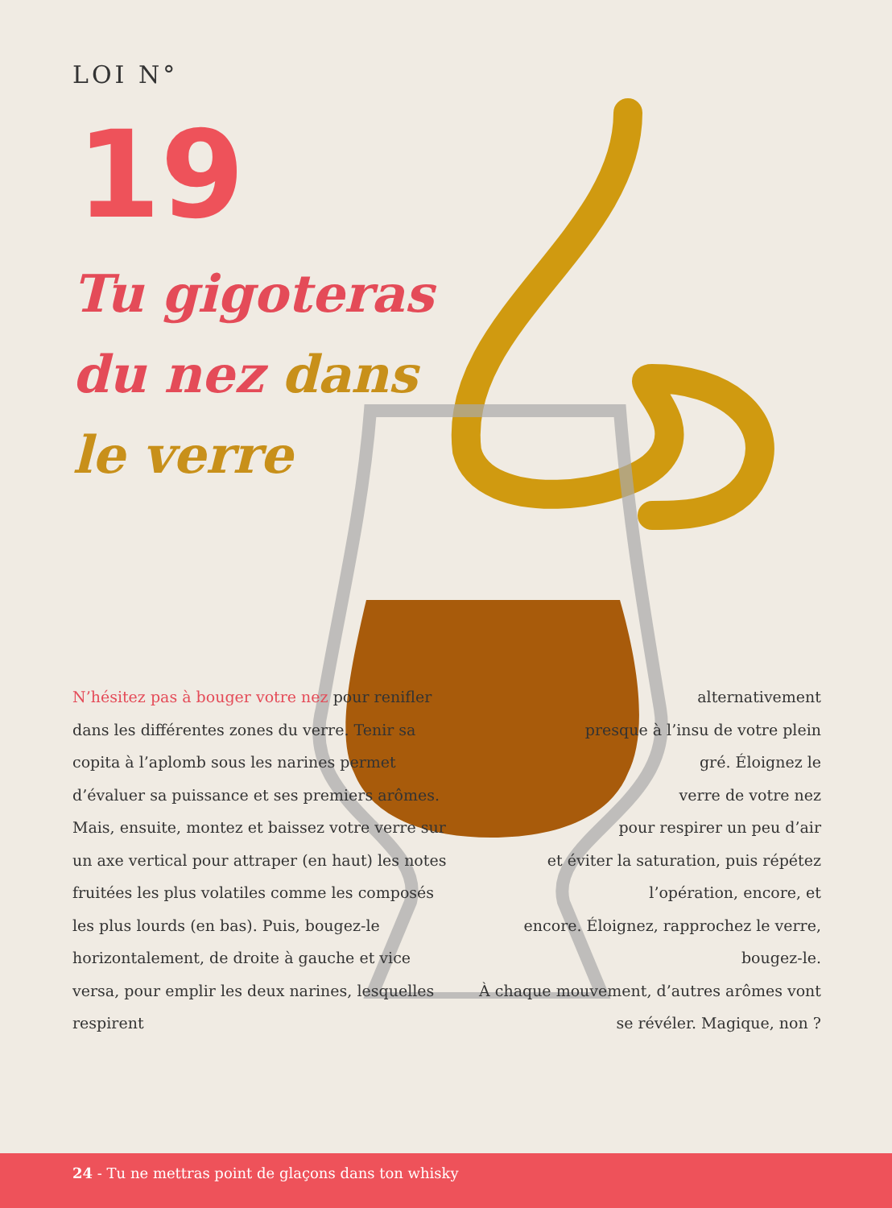LOI N°
19
Tu gigoteras
du nez dans
le verre
N’hésitez pas à bouger votre nez pour renifler dans les différentes zones du verre. Tenir sa copita à l’aplomb sous les narines permet d’évaluer sa puissance et ses premiers arômes. Mais, ensuite, montez et baissez votre verre sur un axe vertical pour attraper (en haut) les notes fruitées les plus volatiles comme les composés les plus lourds (en bas). Puis, bougez-le horizontalement, de droite à gauche et vice versa, pour emplir les deux narines, lesquelles respirent
alternativement
presque à l’insu de votre plein
gré. Éloignez le
verre de votre nez
pour respirer un peu d’air
et éviter la saturation, puis répétez l’opération, encore, et
encore. Éloignez, rapprochez le verre, bougez-le.
À chaque mouvement, d’autres arômes vont se révéler. Magique, non ?
24 - Tu ne mettras point de glaçons dans ton whisky